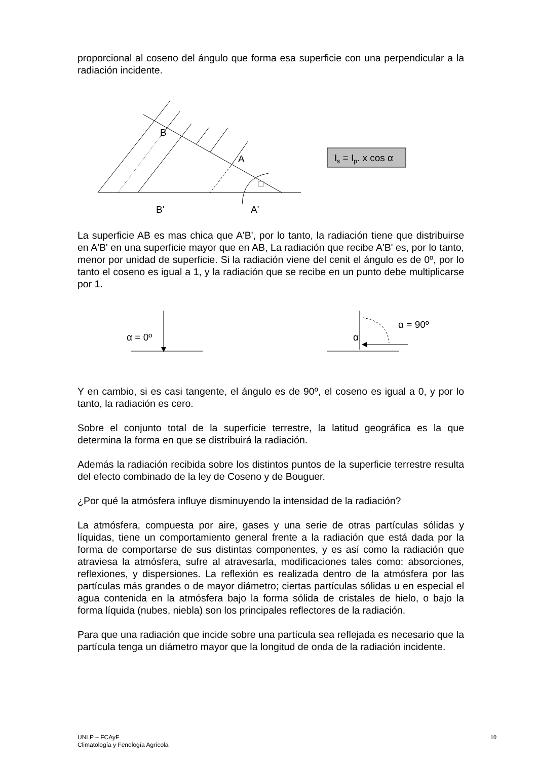proporcional al coseno del ángulo que forma esa superficie con una perpendicular a la radiación incidente.
B
A
B'
A'
Is = Ip. x cos α
La superficie AB es mas chica que A'B', por lo tanto, la radiación tiene que distribuirse en A'B' en una superficie mayor que en AB, La radiación que recibe A'B' es, por lo tanto, menor por unidad de superficie. Si la radiación viene del cenit el ángulo es de 0º, por lo tanto el coseno es igual a 1, y la radiación que se recibe en un punto debe multiplicarse por 1.
α = 0º
α
α = 90º
Y en cambio, si es casi tangente, el ángulo es de 90º, el coseno es igual a 0, y por lo tanto, la radiación es cero.
Sobre el conjunto total de la superficie terrestre, la latitud geográfica es la que determina la forma en que se distribuirá la radiación.
Además la radiación recibida sobre los distintos puntos de la superficie terrestre resulta del efecto combinado de la ley de Coseno y de Bouguer.
¿Por qué la atmósfera influye disminuyendo la intensidad de la radiación?
La atmósfera, compuesta por aire, gases y una serie de otras partículas sólidas y líquidas, tiene un comportamiento general frente a la radiación que está dada por la forma de comportarse de sus distintas componentes, y es así como la radiación que atraviesa la atmósfera, sufre al atravesarla, modificaciones tales como: absorciones, reflexiones, y dispersiones. La reflexión es realizada dentro de la atmósfera por las partículas más grandes o de mayor diámetro; ciertas partículas sólidas u en especial el agua contenida en la atmósfera bajo la forma sólida de cristales de hielo, o bajo la forma líquida (nubes, niebla) son los principales reflectores de la radiación.
Para que una radiación que incide sobre una partícula sea reflejada es necesario que la partícula tenga un diámetro mayor que la longitud de onda de la radiación incidente.
UNLP – FCAyF
Climatología y Fenología Agrícola
10